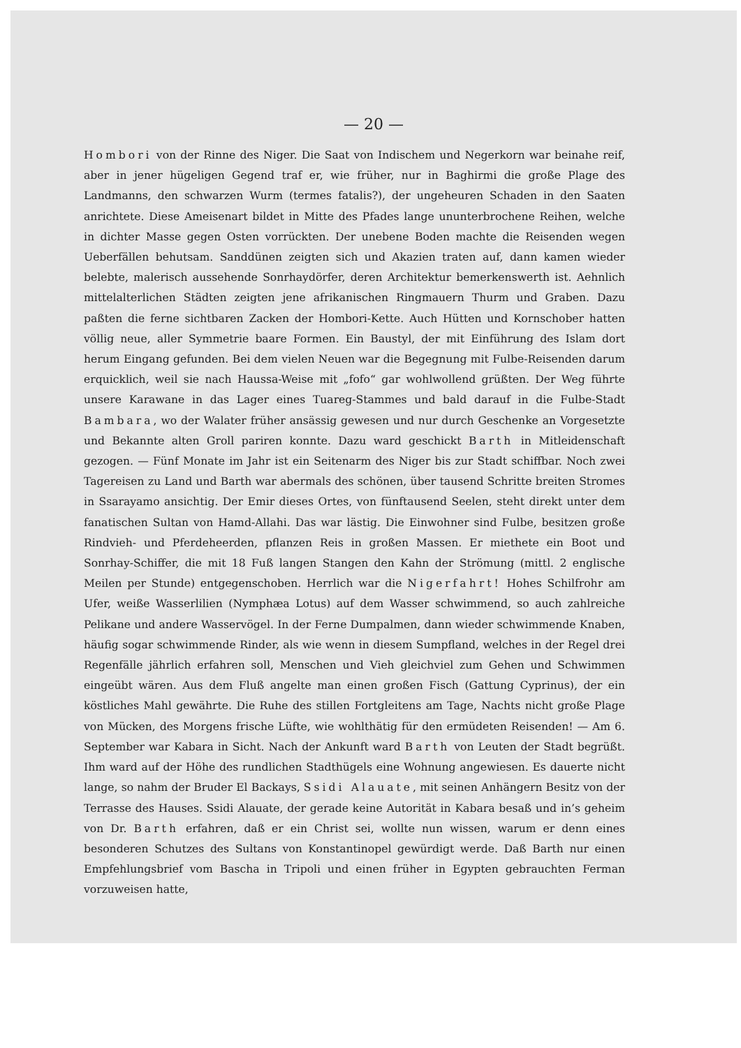— 20 —
Hombori von der Rinne des Niger. Die Saat von Indischem und Negerkorn war beinahe reif, aber in jener hügeligen Gegend traf er, wie früher, nur in Baghirmi die große Plage des Landmanns, den schwarzen Wurm (termes fatalis?), der ungeheuren Schaden in den Saaten anrichtete. Diese Ameisenart bildet in Mitte des Pfades lange ununterbrochene Reihen, welche in dichter Masse gegen Osten vorrückten. Der unebene Boden machte die Reisenden wegen Ueberfällen behutsam. Sanddünen zeigten sich und Akazien traten auf, dann kamen wieder belebte, malerisch aussehende Sonrhaydörfer, deren Architektur bemerkenswerth ist. Aehnlich mittelalterlichen Städten zeigten jene afrikanischen Ringmauern Thurm und Graben. Dazu paßten die ferne sichtbaren Zacken der Hombori-Kette. Auch Hütten und Kornschober hatten völlig neue, aller Symmetrie baare Formen. Ein Baustyl, der mit Einführung des Islam dort herum Eingang gefunden. Bei dem vielen Neuen war die Begegnung mit Fulbe-Reisenden darum erquicklich, weil sie nach Haussa-Weise mit „fofo“ gar wohlwollend grüßten. Der Weg führte unsere Karawane in das Lager eines Tuareg-Stammes und bald darauf in die Fulbe-Stadt Bambara, wo der Walater früher ansässig gewesen und nur durch Geschenke an Vorgesetzte und Bekannte alten Groll pariren konnte. Dazu ward geschickt Barth in Mitleidenschaft gezogen. — Fünf Monate im Jahr ist ein Seitenarm des Niger bis zur Stadt schiffbar. Noch zwei Tagereisen zu Land und Barth war abermals des schönen, über tausend Schritte breiten Stromes in Ssarayamo ansichtig. Der Emir dieses Ortes, von fünftausend Seelen, steht direkt unter dem fanatischen Sultan von Hamd-Allahi. Das war lästig. Die Einwohner sind Fulbe, besitzen große Rindvieh- und Pferdeheerden, pflanzen Reis in großen Massen. Er miethete ein Boot und Sonrhay-Schiffer, die mit 18 Fuß langen Stangen den Kahn der Strömung (mittl. 2 englische Meilen per Stunde) entgegenschoben. Herrlich war die Nigerfahrt! Hohes Schilfrohr am Ufer, weiße Wasserlilien (Nymphæa Lotus) auf dem Wasser schwimmend, so auch zahlreiche Pelikane und andere Wasservögel. In der Ferne Dumpalmen, dann wieder schwimmende Knaben, häufig sogar schwimmende Rinder, als wie wenn in diesem Sumpfland, welches in der Regel drei Regenfälle jährlich erfahren soll, Menschen und Vieh gleichviel zum Gehen und Schwimmen eingeübt wären. Aus dem Fluß angelte man einen großen Fisch (Gattung Cyprinus), der ein köstliches Mahl gewährte. Die Ruhe des stillen Fortgleitens am Tage, Nachts nicht große Plage von Mücken, des Morgens frische Lüfte, wie wohlthätig für den ermüdeten Reisenden! — Am 6. September war Kabara in Sicht. Nach der Ankunft ward Barth von Leuten der Stadt begrüßt. Ihm ward auf der Höhe des rundlichen Stadthügels eine Wohnung angewiesen. Es dauerte nicht lange, so nahm der Bruder El Backays, Ssidi Alauate, mit seinen Anhängern Besitz von der Terrasse des Hauses. Ssidi Alauate, der gerade keine Autorität in Kabara besaß und in’s geheim von Dr. Barth erfahren, daß er ein Christ sei, wollte nun wissen, warum er denn eines besonderen Schutzes des Sultans von Konstantinopel gewürdigt werde. Daß Barth nur einen Empfehlungsbrief vom Bascha in Tripoli und einen früher in Egypten gebrauchten Ferman vorzuweisen hatte,